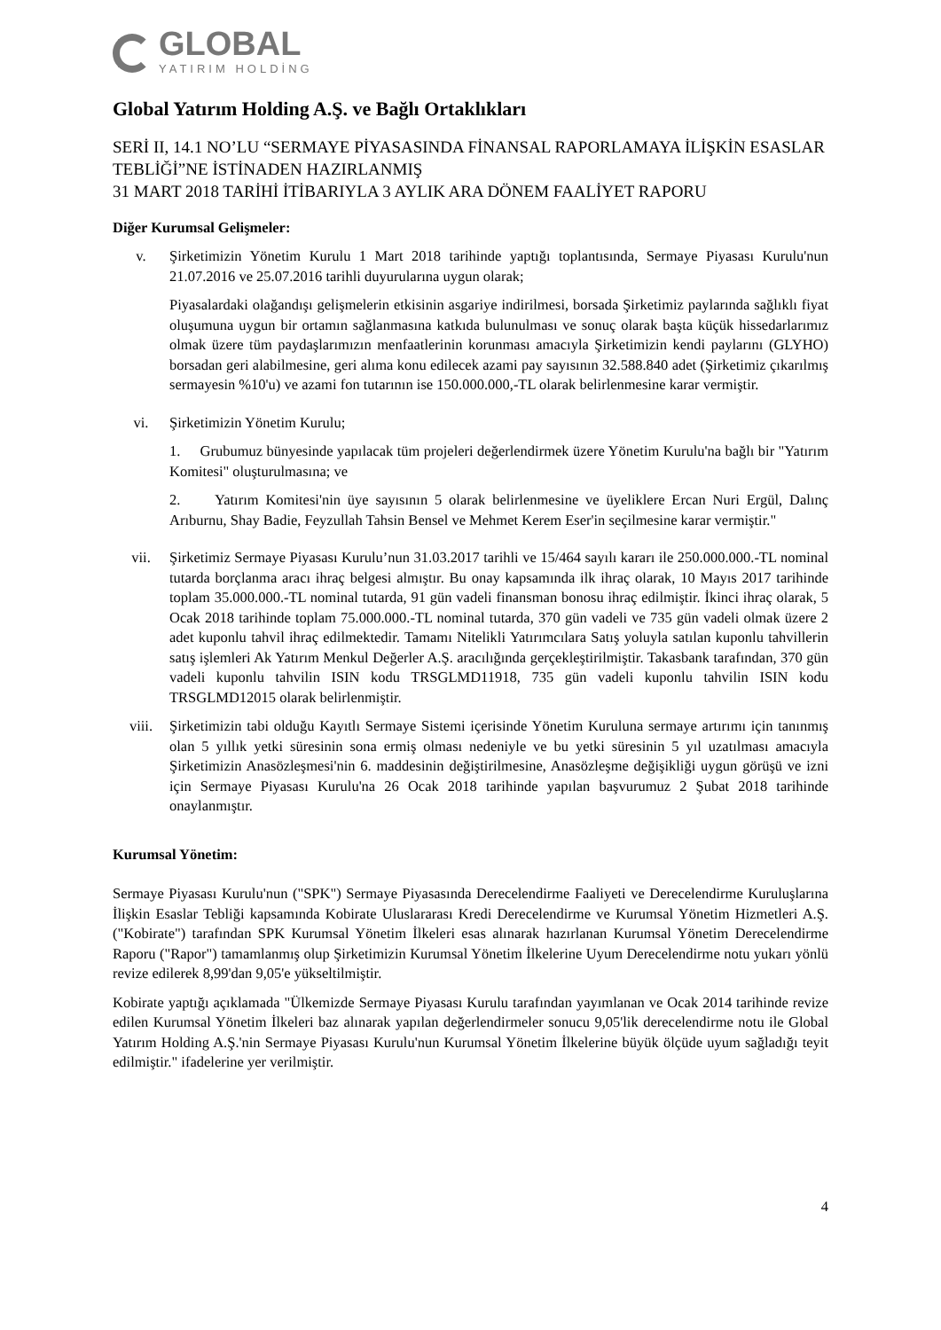GLOBAL
YATIRIM HOLDİNG
Global Yatırım Holding A.Ş. ve Bağlı Ortaklıkları
SERİ II, 14.1 NO’LU “SERMAYE PİYASASINDA FİNANSAL RAPORLAMAYA İLİŞKİN ESASLAR TEBLİĞİ”NE İSTİNADEN HAZIRLANMIŞ
31 MART 2018 TARİHİ İTİBARIYLA 3 AYLIK ARA DÖNEM FAALİYET RAPORU
Diğer Kurumsal Gelişmeler:
v. Şirketimizin Yönetim Kurulu 1 Mart 2018 tarihinde yaptığı toplantısında, Sermaye Piyasası Kurulu'nun 21.07.2016 ve 25.07.2016 tarihli duyurularına uygun olarak;
Piyasalardaki olağandışı gelişmelerin etkisinin asgariye indirilmesi, borsada Şirketimiz paylarında sağlıklı fiyat oluşumuna uygun bir ortamın sağlanmasına katkıda bulunulması ve sonuç olarak başta küçük hissedarlarımız olmak üzere tüm paydaşlarımızın menfaatlerinin korunması amacıyla Şirketimizin kendi paylarını (GLYHO) borsadan geri alabilmesine, geri alıma konu edilecek azami pay sayısının 32.588.840 adet (Şirketimiz çıkarılmış sermayesin %10'u) ve azami fon tutarının ise 150.000.000,-TL olarak belirlenmesine karar vermiştir.
vi. Şirketimizin Yönetim Kurulu;
1. Grubumuz bünyesinde yapılacak tüm projeleri değerlendirmek üzere Yönetim Kurulu'na bağlı bir "Yatırım Komitesi" oluşturulmasına; ve
2. Yatırım Komitesi'nin üye sayısının 5 olarak belirlenmesine ve üyeliklere Ercan Nuri Ergül, Dalınç Arıburnu, Shay Badie, Feyzullah Tahsin Bensel ve Mehmet Kerem Eser'in seçilmesine karar vermiştir."
vii. Şirketimiz Sermaye Piyasası Kurulu’nun 31.03.2017 tarihli ve 15/464 sayılı kararı ile 250.000.000.-TL nominal tutarda borçlanma aracı ihraç belgesi almıştır. Bu onay kapsamında ilk ihraç olarak, 10 Mayıs 2017 tarihinde toplam 35.000.000.-TL nominal tutarda, 91 gün vadeli finansman bonosu ihraç edilmiştir. İkinci ihraç olarak, 5 Ocak 2018 tarihinde toplam 75.000.000.-TL nominal tutarda, 370 gün vadeli ve 735 gün vadeli olmak üzere 2 adet kuponlu tahvil ihraç edilmektedir. Tamamı Nitelikli Yatırımcılara Satış yoluyla satılan kuponlu tahvillerin satış işlemleri Ak Yatırım Menkul Değerler A.Ş. aracılığında gerçekleştirilmiştir. Takasbank tarafından, 370 gün vadeli kuponlu tahvilin ISIN kodu TRSGLMD11918, 735 gün vadeli kuponlu tahvilin ISIN kodu TRSGLMD12015 olarak belirlenmiştir.
viii. Şirketimizin tabi olduğu Kayıtlı Sermaye Sistemi içerisinde Yönetim Kuruluna sermaye artırımı için tanınmış olan 5 yıllık yetki süresinin sona ermiş olması nedeniyle ve bu yetki süresinin 5 yıl uzatılması amacıyla Şirketimizin Anasözleşmesi'nin 6. maddesinin değiştirilmesine, Anasözleşme değişikliği uygun görüşü ve izni için Sermaye Piyasası Kurulu'na 26 Ocak 2018 tarihinde yapılan başvurumuz 2 Şubat 2018 tarihinde onaylanmıştır.
Kurumsal Yönetim:
Sermaye Piyasası Kurulu'nun ("SPK") Sermaye Piyasasında Derecelendirme Faaliyeti ve Derecelendirme Kuruluşlarına İlişkin Esaslar Tebliği kapsamında Kobirate Uluslararası Kredi Derecelendirme ve Kurumsal Yönetim Hizmetleri A.Ş. ("Kobirate") tarafından SPK Kurumsal Yönetim İlkeleri esas alınarak hazırlanan Kurumsal Yönetim Derecelendirme Raporu ("Rapor") tamamlanmış olup Şirketimizin Kurumsal Yönetim İlkelerine Uyum Derecelendirme notu yukarı yönlü revize edilerek 8,99'dan 9,05'e yükseltilmiştir.
Kobirate yaptığı açıklamada "Ülkemizde Sermaye Piyasası Kurulu tarafından yayımlanan ve Ocak 2014 tarihinde revize edilen Kurumsal Yönetim İlkeleri baz alınarak yapılan değerlendirmeler sonucu 9,05'lik derecelendirme notu ile Global Yatırım Holding A.Ş.'nin Sermaye Piyasası Kurulu'nun Kurumsal Yönetim İlkelerine büyük ölçüde uyum sağladığı teyit edilmiştir." ifadelerine yer verilmiştir.
4